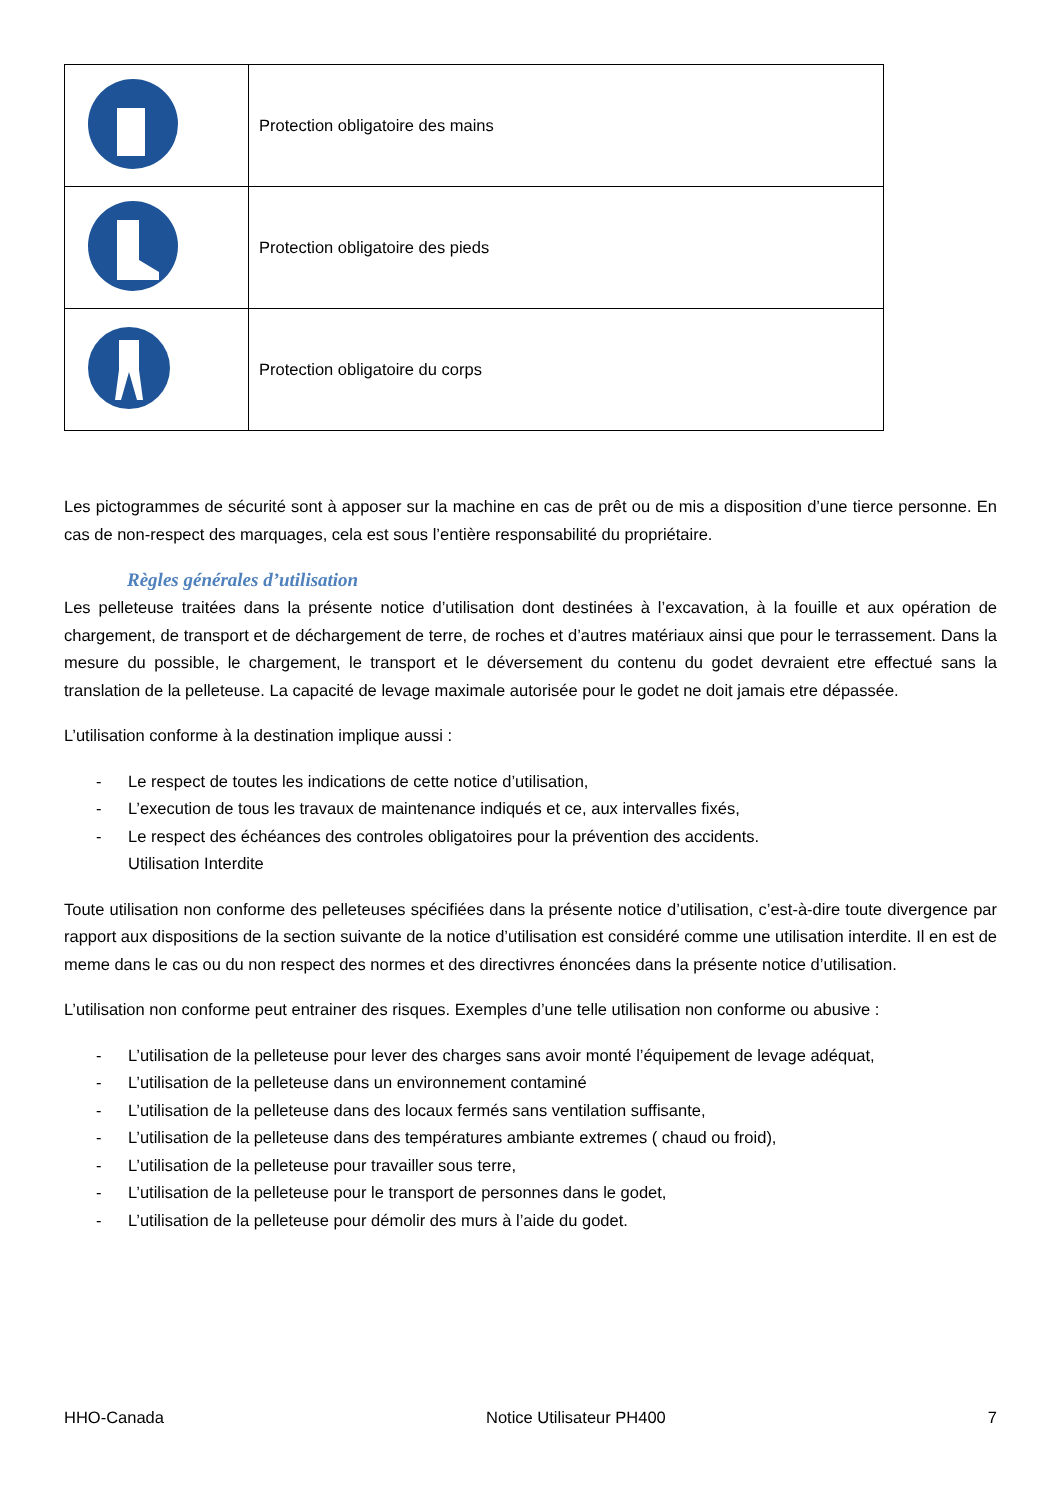| | Protection obligatoire des mains |
| | Protection obligatoire des pieds |
| | Protection obligatoire du corps |
Les pictogrammes de sécurité sont à apposer sur la machine en cas de prêt ou de mis a disposition d’une tierce personne. En cas de non-respect des marquages, cela est sous l’entière responsabilité du propriétaire.
Règles générales d’utilisation
Les pelleteuse traitées dans la présente notice d’utilisation dont destinées à l’excavation, à la fouille et aux opération de chargement, de transport et de déchargement de terre, de roches et d’autres matériaux ainsi que pour le terrassement. Dans la mesure du possible, le chargement, le transport et le déversement du contenu du godet devraient etre effectué sans la translation de la pelleteuse. La capacité de levage maximale autorisée pour le godet ne doit jamais etre dépassée.
L’utilisation conforme à la destination implique aussi :
- Le respect de toutes les indications de cette notice d’utilisation,
- L’execution de tous les travaux de maintenance indiqués et ce, aux intervalles fixés,
- Le respect des échéances des controles obligatoires pour la prévention des accidents.
Utilisation Interdite
Toute utilisation non conforme des pelleteuses spécifiées dans la présente notice d’utilisation, c’est-à-dire toute divergence par rapport aux dispositions de la section suivante de la notice d’utilisation est considéré comme une utilisation interdite. Il en est de meme dans le cas ou du non respect des normes et des directivres énoncées dans la présente notice d’utilisation.
L’utilisation non conforme peut entrainer des risques. Exemples d’une telle utilisation non conforme ou abusive :
- L’utilisation de la pelleteuse pour lever des charges sans avoir monté l’équipement de levage adéquat,
- L’utilisation de la pelleteuse dans un environnement contaminé
- L’utilisation de la pelleteuse dans des locaux fermés sans ventilation suffisante,
- L’utilisation de la pelleteuse dans des températures ambiante extremes ( chaud ou froid),
- L’utilisation de la pelleteuse pour travailler sous terre,
- L’utilisation de la pelleteuse pour le transport de personnes dans le godet,
- L’utilisation de la pelleteuse pour démolir des murs à l’aide du godet.
HHO-Canada Notice Utilisateur PH400 7